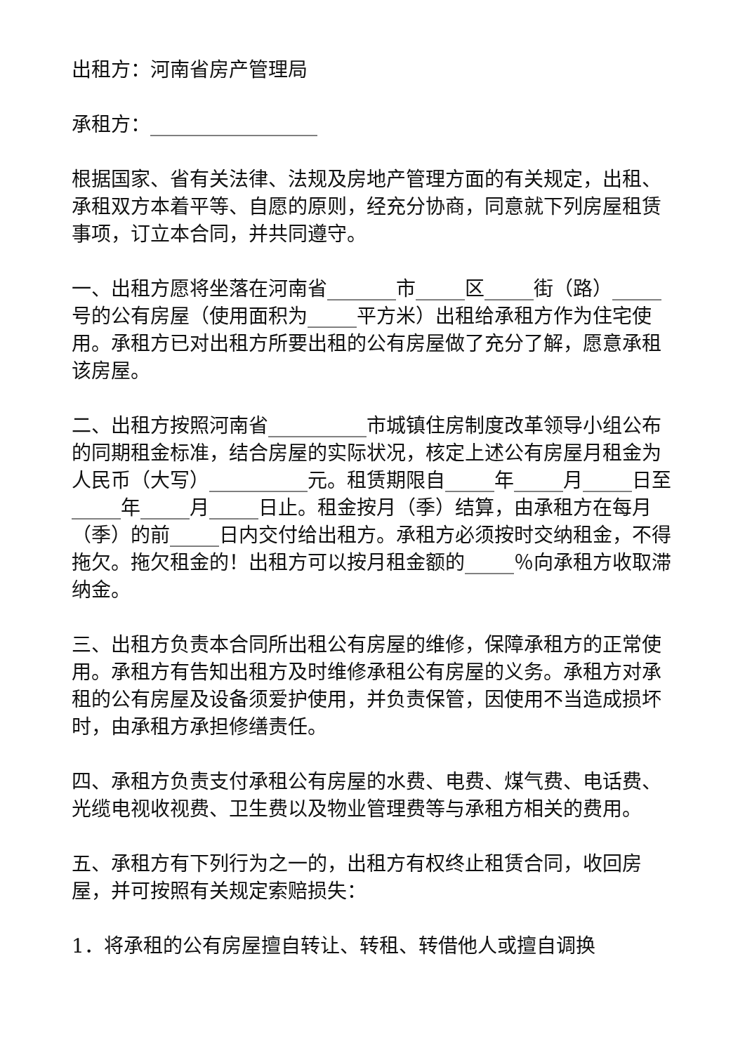出租方：河南省房产管理局
承租方：_________________
根据国家、省有关法律、法规及房地产管理方面的有关规定，出租、承租双方本着平等、自愿的原则，经充分协商，同意就下列房屋租赁事项，订立本合同，并共同遵守。
一、出租方愿将坐落在河南省_______市_____区_____街（路）_____号的公有房屋（使用面积为_____平方米）出租给承租方作为住宅使用。承租方已对出租方所要出租的公有房屋做了充分了解，愿意承租该房屋。
二、出租方按照河南省__________市城镇住房制度改革领导小组公布的同期租金标准，结合房屋的实际状况，核定上述公有房屋月租金为人民币（大写）__________元。租赁期限自_____年_____月_____日至_____年_____月_____日止。租金按月（季）结算，由承租方在每月（季）的前_____日内交付给出租方。承租方必须按时交纳租金，不得拖欠。拖欠租金的！出租方可以按月租金额的_____％向承租方收取滞纳金。
三、出租方负责本合同所出租公有房屋的维修，保障承租方的正常使用。承租方有告知出租方及时维修承租公有房屋的义务。承租方对承租的公有房屋及设备须爱护使用，并负责保管，因使用不当造成损坏时，由承租方承担修缮责任。
四、承租方负责支付承租公有房屋的水费、电费、煤气费、电话费、光缆电视收视费、卫生费以及物业管理费等与承租方相关的费用。
五、承租方有下列行为之一的，出租方有权终止租赁合同，收回房屋，并可按照有关规定索赔损失：
1．将承租的公有房屋擅自转让、转租、转借他人或擅自调换